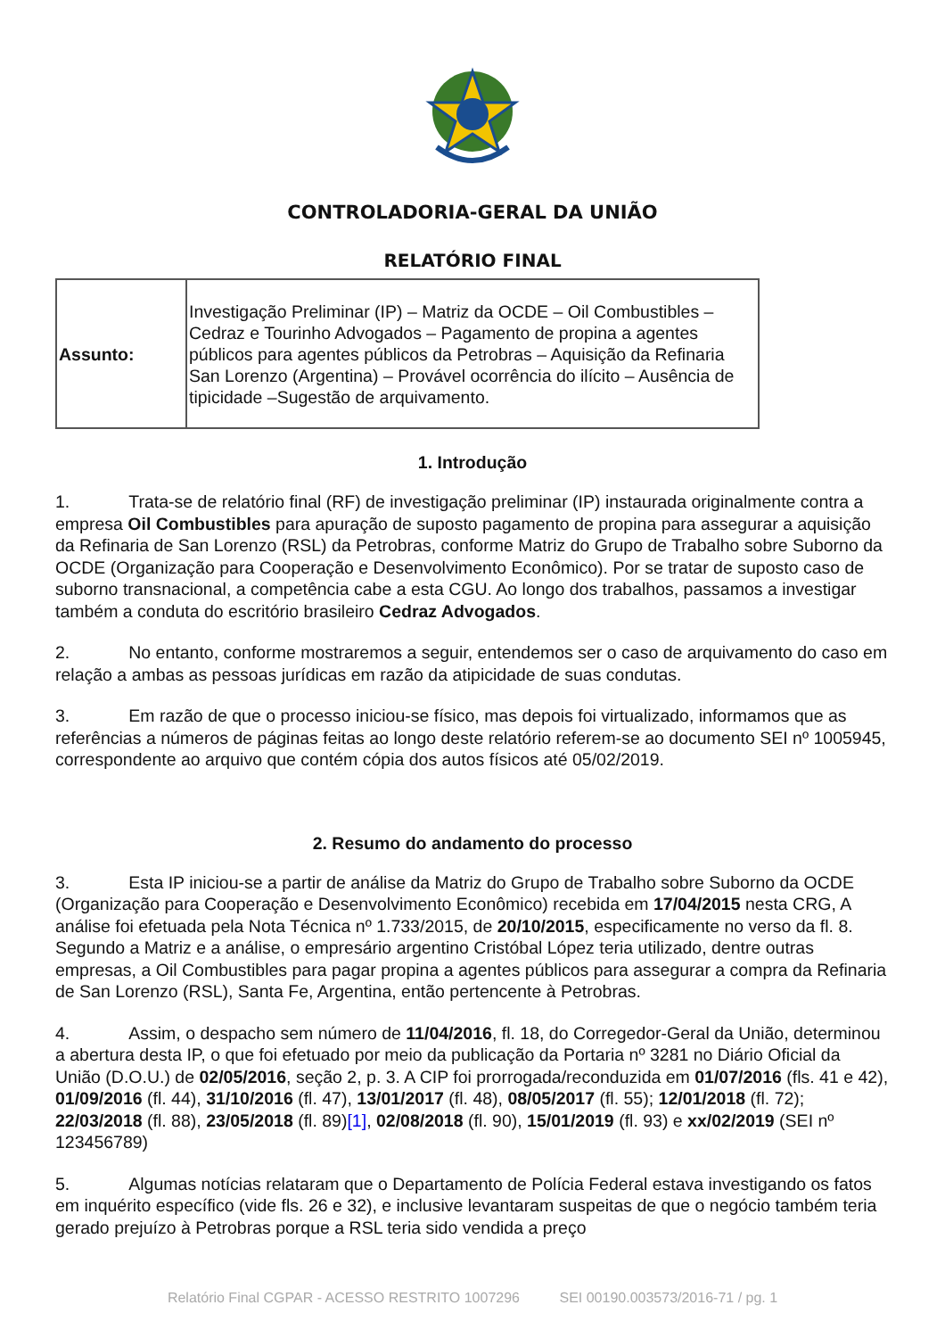CONTROLADORIA-GERAL DA UNIÃO
RELATÓRIO FINAL
| Assunto: | Investigação Preliminar (IP) – Matriz da OCDE – Oil Combustibles – Cedraz e Tourinho Advogados – Pagamento de propina a agentes públicos para agentes públicos da Petrobras – Aquisição da Refinaria San Lorenzo (Argentina) – Provável ocorrência do ilícito – Ausência de tipicidade –Sugestão de arquivamento. |
1. Introdução
1. Trata-se de relatório final (RF) de investigação preliminar (IP) instaurada originalmente contra a empresa Oil Combustibles para apuração de suposto pagamento de propina para assegurar a aquisição da Refinaria de San Lorenzo (RSL) da Petrobras, conforme Matriz do Grupo de Trabalho sobre Suborno da OCDE (Organização para Cooperação e Desenvolvimento Econômico). Por se tratar de suposto caso de suborno transnacional, a competência cabe a esta CGU. Ao longo dos trabalhos, passamos a investigar também a conduta do escritório brasileiro Cedraz Advogados.
2. No entanto, conforme mostraremos a seguir, entendemos ser o caso de arquivamento do caso em relação a ambas as pessoas jurídicas em razão da atipicidade de suas condutas.
3. Em razão de que o processo iniciou-se físico, mas depois foi virtualizado, informamos que as referências a números de páginas feitas ao longo deste relatório referem-se ao documento SEI nº 1005945, correspondente ao arquivo que contém cópia dos autos físicos até 05/02/2019.
2. Resumo do andamento do processo
3. Esta IP iniciou-se a partir de análise da Matriz do Grupo de Trabalho sobre Suborno da OCDE (Organização para Cooperação e Desenvolvimento Econômico) recebida em 17/04/2015 nesta CRG, A análise foi efetuada pela Nota Técnica nº 1.733/2015, de 20/10/2015, especificamente no verso da fl. 8. Segundo a Matriz e a análise, o empresário argentino Cristóbal López teria utilizado, dentre outras empresas, a Oil Combustibles para pagar propina a agentes públicos para assegurar a compra da Refinaria de San Lorenzo (RSL), Santa Fe, Argentina, então pertencente à Petrobras.
4. Assim, o despacho sem número de 11/04/2016, fl. 18, do Corregedor-Geral da União, determinou a abertura desta IP, o que foi efetuado por meio da publicação da Portaria nº 3281 no Diário Oficial da União (D.O.U.) de 02/05/2016, seção 2, p. 3. A CIP foi prorrogada/reconduzida em 01/07/2016 (fls. 41 e 42), 01/09/2016 (fl. 44), 31/10/2016 (fl. 47), 13/01/2017 (fl. 48), 08/05/2017 (fl. 55); 12/01/2018 (fl. 72); 22/03/2018 (fl. 88), 23/05/2018 (fl. 89)[1], 02/08/2018 (fl. 90), 15/01/2019 (fl. 93) e xx/02/2019 (SEI nº 123456789)
5. Algumas notícias relataram que o Departamento de Polícia Federal estava investigando os fatos em inquérito específico (vide fls. 26 e 32), e inclusive levantaram suspeitas de que o negócio também teria gerado prejuízo à Petrobras porque a RSL teria sido vendida a preço
Relatório Final CGPAR - ACESSO RESTRITO 1007296 SEI 00190.003573/2016-71 / pg. 1